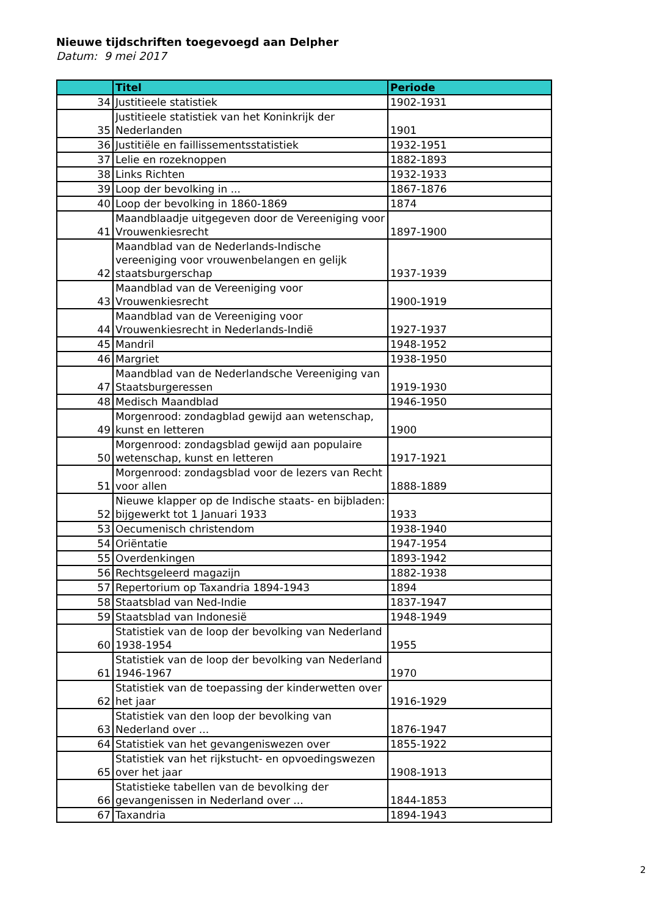Nieuwe tijdschriften toegevoegd aan Delpher
Datum: 9 mei 2017
| | Titel | Periode |
| --- | --- | --- |
| 34 | Justitieele statistiek | 1902-1931 |
| 35 | Justitieele statistiek van het Koninkrijk der Nederlanden | 1901 |
| 36 | Justitiële en faillissementsstatistiek | 1932-1951 |
| 37 | Lelie en rozeknoppen | 1882-1893 |
| 38 | Links Richten | 1932-1933 |
| 39 | Loop der bevolking in ... | 1867-1876 |
| 40 | Loop der bevolking in 1860-1869 | 1874 |
| 41 | Maandblaadje uitgegeven door de Vereeniging voor Vrouwenkiesrecht | 1897-1900 |
| 42 | Maandblad van de Nederlands-Indische vereeniging voor vrouwenbelangen en gelijk staatsburgerschap | 1937-1939 |
| 43 | Maandblad van de Vereeniging voor Vrouwenkiesrecht | 1900-1919 |
| 44 | Maandblad van de Vereeniging voor Vrouwenkiesrecht in Nederlands-Indië | 1927-1937 |
| 45 | Mandril | 1948-1952 |
| 46 | Margriet | 1938-1950 |
| 47 | Maandblad van de Nederlandsche Vereeniging van Staatsburgeressen | 1919-1930 |
| 48 | Medisch Maandblad | 1946-1950 |
| 49 | Morgenrood: zondagblad gewijd aan wetenschap, kunst en letteren | 1900 |
| 50 | Morgenrood: zondagsblad gewijd aan populaire wetenschap, kunst en letteren | 1917-1921 |
| 51 | Morgenrood: zondagsblad voor de lezers van Recht voor allen | 1888-1889 |
| 52 | Nieuwe klapper op de Indische staats- en bijbladen: bijgewerkt tot 1 Januari 1933 | 1933 |
| 53 | Oecumenisch christendom | 1938-1940 |
| 54 | Oriëntatie | 1947-1954 |
| 55 | Overdenkingen | 1893-1942 |
| 56 | Rechtsgeleerd magazijn | 1882-1938 |
| 57 | Repertorium op Taxandria 1894-1943 | 1894 |
| 58 | Staatsblad van Ned-Indie | 1837-1947 |
| 59 | Staatsblad van Indonesië | 1948-1949 |
| 60 | Statistiek van de loop der bevolking van Nederland 1938-1954 | 1955 |
| 61 | Statistiek van de loop der bevolking van Nederland 1946-1967 | 1970 |
| 62 | Statistiek van de toepassing der kinderwetten over het jaar | 1916-1929 |
| 63 | Statistiek van den loop der bevolking van Nederland over ... | 1876-1947 |
| 64 | Statistiek van het gevangeniswezen over | 1855-1922 |
| 65 | Statistiek van het rijkstucht- en opvoedingswezen over het jaar | 1908-1913 |
| 66 | Statistieke tabellen van de bevolking der gevangenissen in Nederland over ... | 1844-1853 |
| 67 | Taxandria | 1894-1943 |
2